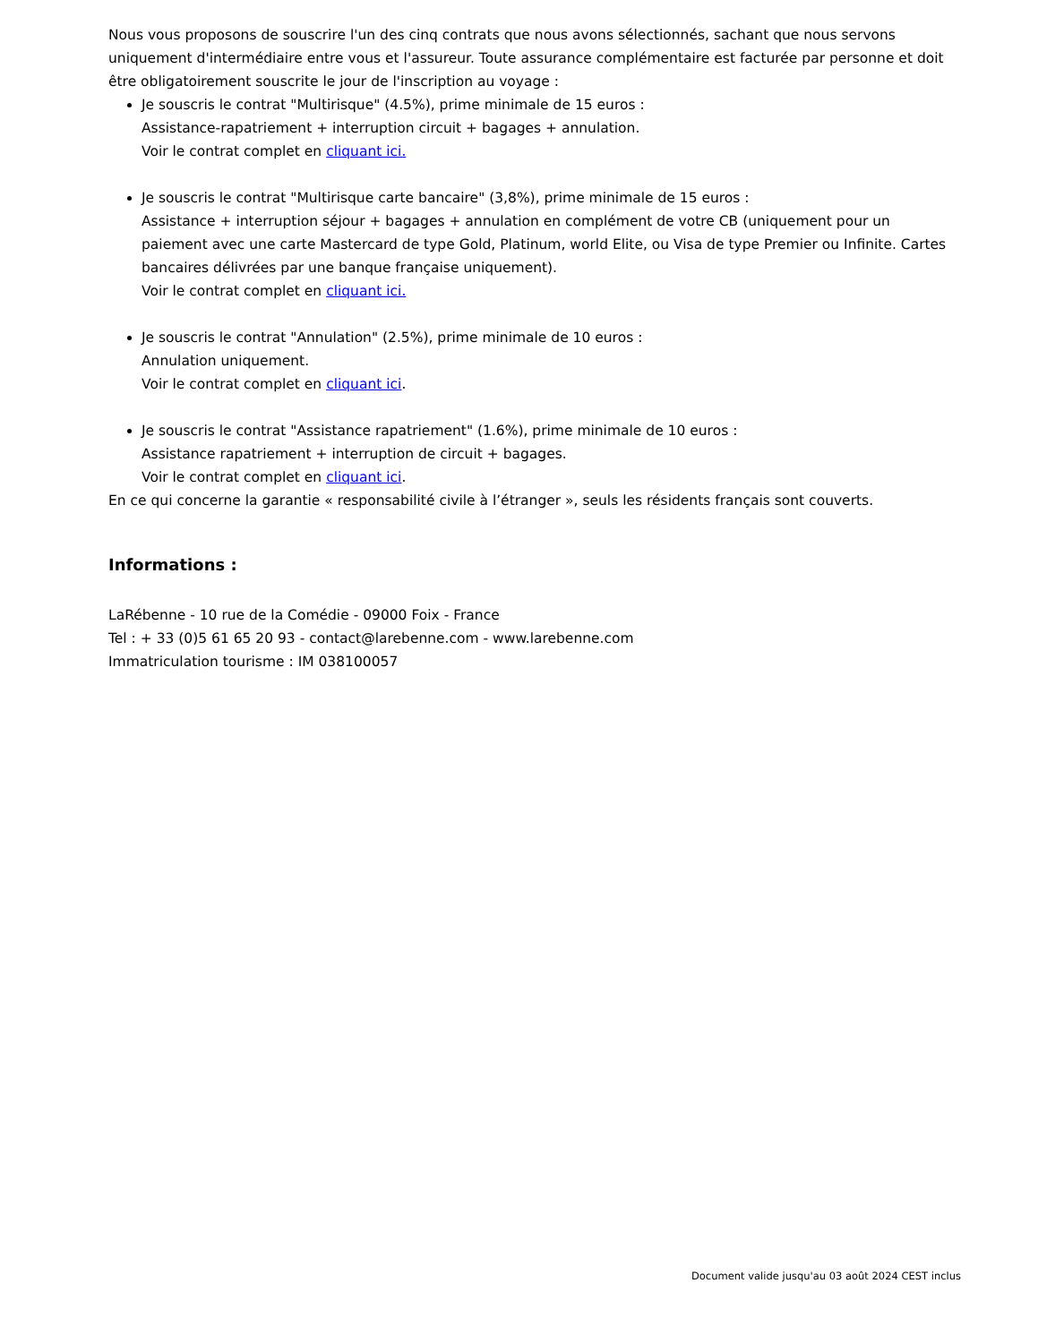Nous vous proposons de souscrire l'un des cinq contrats que nous avons sélectionnés, sachant que nous servons uniquement d'intermédiaire entre vous et l'assureur. Toute assurance complémentaire est facturée par personne et doit être obligatoirement souscrite le jour de l'inscription au voyage :
Je souscris le contrat "Multirisque" (4.5%), prime minimale de 15 euros :
Assistance-rapatriement + interruption circuit + bagages + annulation.
Voir le contrat complet en cliquant ici.
Je souscris le contrat "Multirisque carte bancaire" (3,8%), prime minimale de 15 euros :
Assistance + interruption séjour + bagages + annulation en complément de votre CB (uniquement pour un paiement avec une carte Mastercard de type Gold, Platinum, world Elite, ou Visa de type Premier ou Infinite. Cartes bancaires délivrées par une banque française uniquement).
Voir le contrat complet en cliquant ici.
Je souscris le contrat "Annulation" (2.5%), prime minimale de 10 euros :
Annulation uniquement.
Voir le contrat complet en cliquant ici.
Je souscris le contrat "Assistance rapatriement" (1.6%), prime minimale de 10 euros :
Assistance rapatriement + interruption de circuit + bagages.
Voir le contrat complet en cliquant ici.
En ce qui concerne la garantie « responsabilité civile à l’étranger », seuls les résidents français sont couverts.
Informations :
LaRébenne - 10 rue de la Comédie - 09000 Foix - France
Tel : + 33 (0)5 61 65 20 93 - contact@larebenne.com - www.larebenne.com
Immatriculation tourisme : IM 038100057
Document valide jusqu'au 03 août 2024 CEST inclus